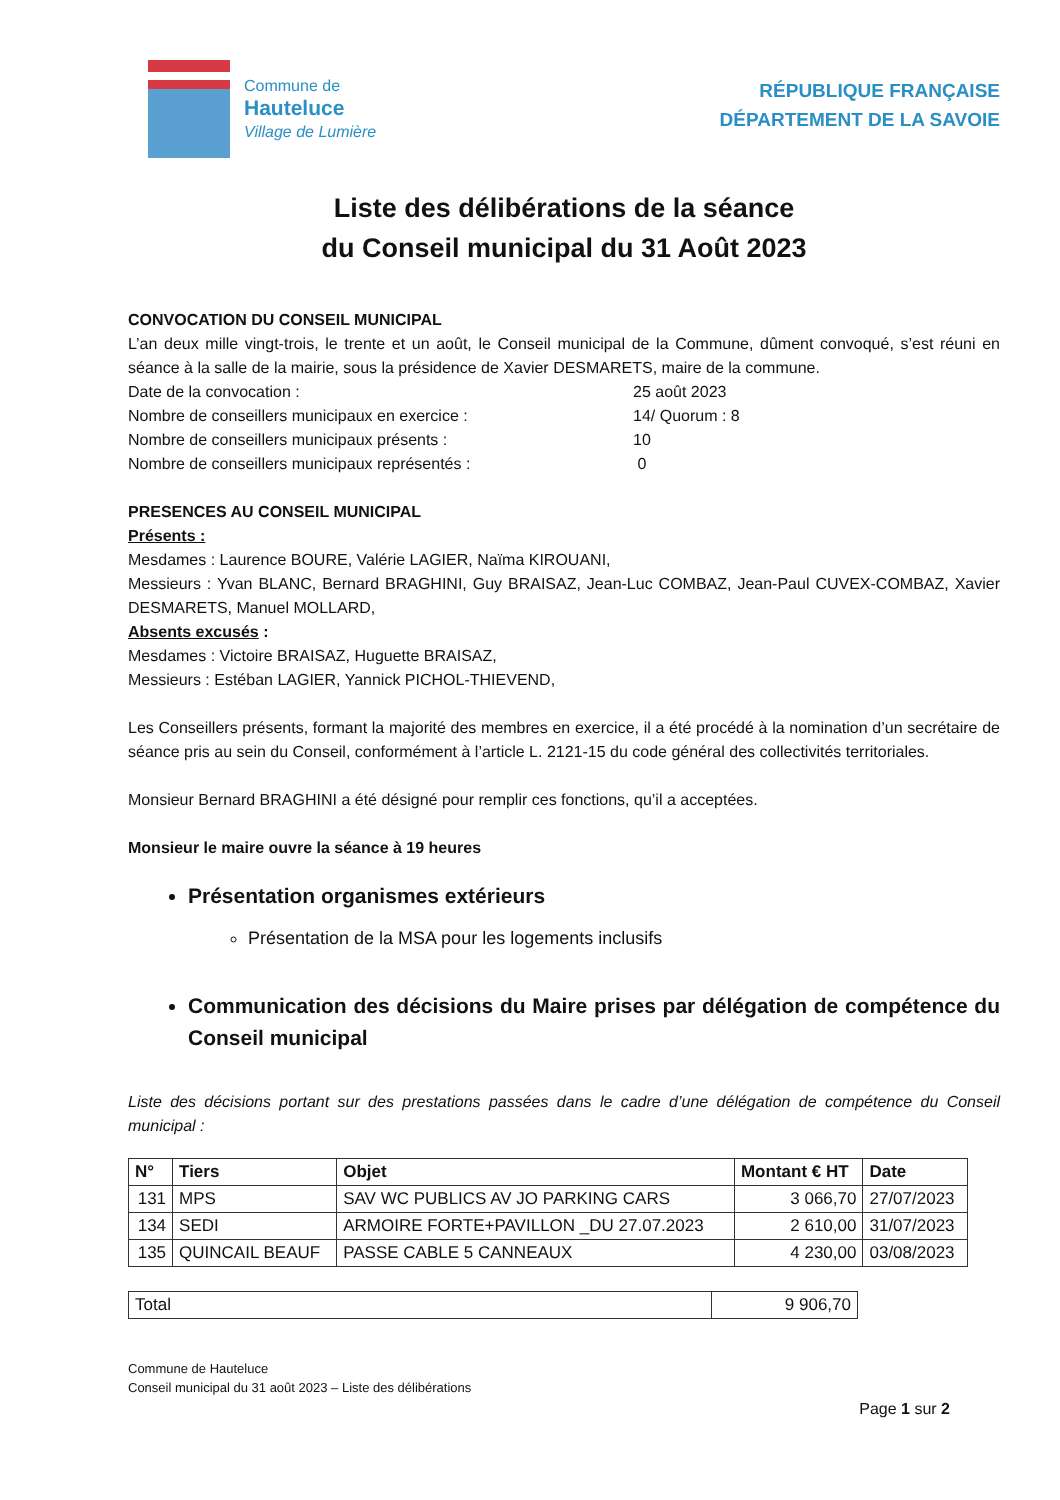Commune de
Hauteluce
Village de Lumière
RÉPUBLIQUE FRANÇAISE
DÉPARTEMENT DE LA SAVOIE
Liste des délibérations de la séance
du Conseil municipal du 31 Août 2023
CONVOCATION DU CONSEIL MUNICIPAL
L’an deux mille vingt-trois, le trente et un août, le Conseil municipal de la Commune, dûment convoqué, s’est réuni en séance à la salle de la mairie, sous la présidence de Xavier DESMARETS, maire de la commune.
Date de la convocation : 25 août 2023
Nombre de conseillers municipaux en exercice : 14/ Quorum : 8
Nombre de conseillers municipaux présents : 10
Nombre de conseillers municipaux représentés : 0
PRESENCES AU CONSEIL MUNICIPAL
Présents :
Mesdames : Laurence BOURE, Valérie LAGIER, Naïma KIROUANI,
Messieurs : Yvan BLANC, Bernard BRAGHINI, Guy BRAISAZ, Jean-Luc COMBAZ, Jean-Paul CUVEX-COMBAZ, Xavier DESMARETS, Manuel MOLLARD,
Absents excusés :
Mesdames : Victoire BRAISAZ, Huguette BRAISAZ,
Messieurs : Estéban LAGIER, Yannick PICHOL-THIEVEND,
Les Conseillers présents, formant la majorité des membres en exercice, il a été procédé à la nomination d’un secrétaire de séance pris au sein du Conseil, conformément à l’article L. 2121-15 du code général des collectivités territoriales.
Monsieur Bernard BRAGHINI a été désigné pour remplir ces fonctions, qu’il a acceptées.
Monsieur le maire ouvre la séance à 19 heures
Présentation organismes extérieurs
Présentation de la MSA pour les logements inclusifs
Communication des décisions du Maire prises par délégation de compétence du Conseil municipal
Liste des décisions portant sur des prestations passées dans le cadre d’une délégation de compétence du Conseil municipal :
| N° | Tiers | Objet | Montant € HT | Date |
| --- | --- | --- | --- | --- |
| 131 | MPS | SAV WC PUBLICS AV JO PARKING CARS | 3 066,70 | 27/07/2023 |
| 134 | SEDI | ARMOIRE FORTE+PAVILLON _DU 27.07.2023 | 2 610,00 | 31/07/2023 |
| 135 | QUINCAIL BEAUF | PASSE CABLE 5 CANNEAUX | 4 230,00 | 03/08/2023 |
| Total | 9 906,70 |
Commune de Hauteluce
Conseil municipal du 31 août 2023 – Liste des délibérations
Page 1 sur 2